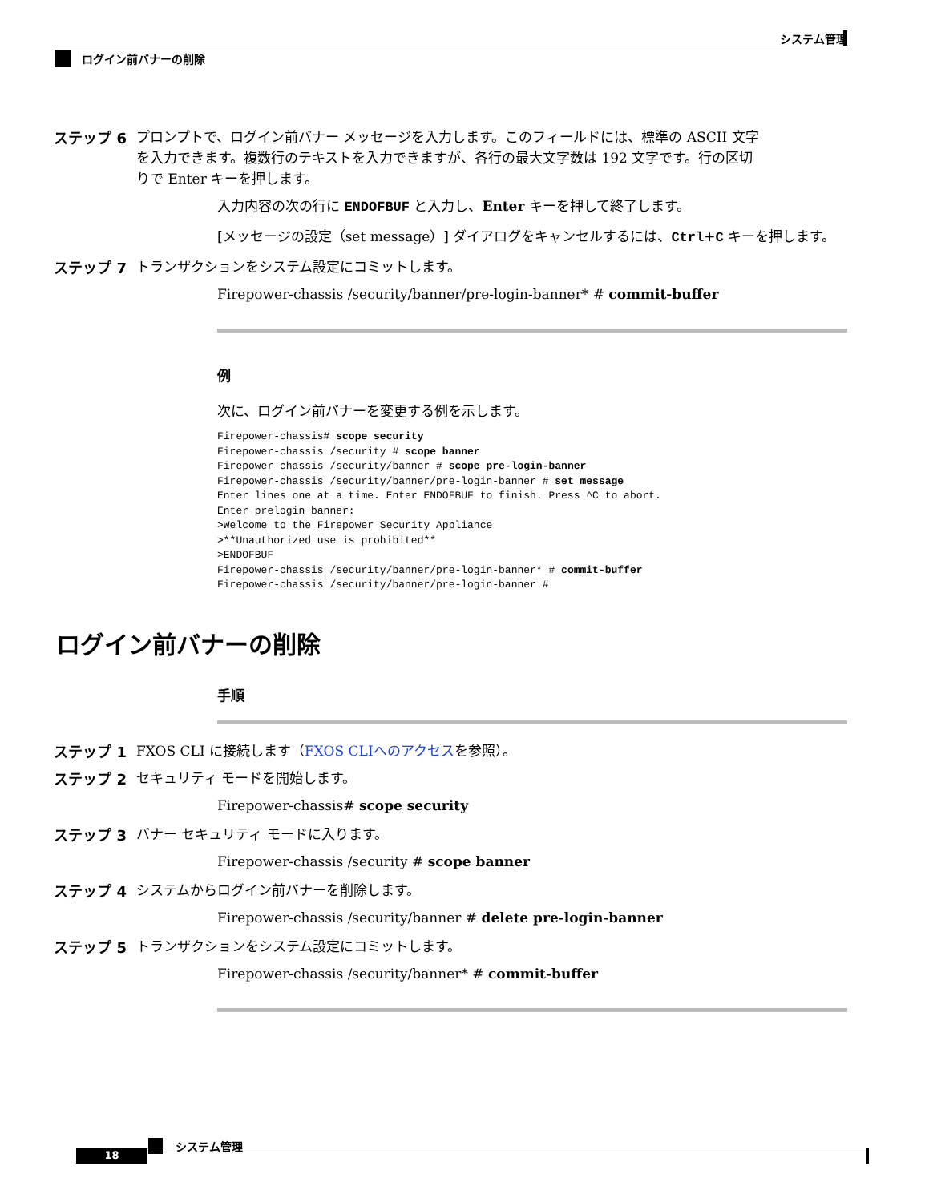システム管理
ログイン前バナーの削除
ステップ 6
プロンプトで、ログイン前バナー メッセージを入力します。このフィールドには、標準の ASCII 文字を入力できます。複数行のテキストを入力できますが、各行の最大文字数は 192 文字です。行の区切りで Enter キーを押します。
入力内容の次の行に ENDOFBUF と入力し、Enter キーを押して終了します。
[メッセージの設定（set message）] ダイアログをキャンセルするには、Ctrl+C キーを押します。
ステップ 7
トランザクションをシステム設定にコミットします。
Firepower-chassis /security/banner/pre-login-banner* # commit-buffer
例
次に、ログイン前バナーを変更する例を示します。
Firepower-chassis# scope security
Firepower-chassis /security # scope banner
Firepower-chassis /security/banner # scope pre-login-banner
Firepower-chassis /security/banner/pre-login-banner # set message
Enter lines one at a time. Enter ENDOFBUF to finish. Press ^C to abort.
Enter prelogin banner:
>Welcome to the Firepower Security Appliance
>**Unauthorized use is prohibited**
>ENDOFBUF
Firepower-chassis /security/banner/pre-login-banner* # commit-buffer
Firepower-chassis /security/banner/pre-login-banner #
ログイン前バナーの削除
手順
ステップ 1
FXOS CLI に接続します（FXOS CLIへのアクセスを参照）。
ステップ 2
セキュリティ モードを開始します。
Firepower-chassis# scope security
ステップ 3
バナー セキュリティ モードに入ります。
Firepower-chassis /security # scope banner
ステップ 4
システムからログイン前バナーを削除します。
Firepower-chassis /security/banner # delete pre-login-banner
ステップ 5
トランザクションをシステム設定にコミットします。
Firepower-chassis /security/banner* # commit-buffer
システム管理
18